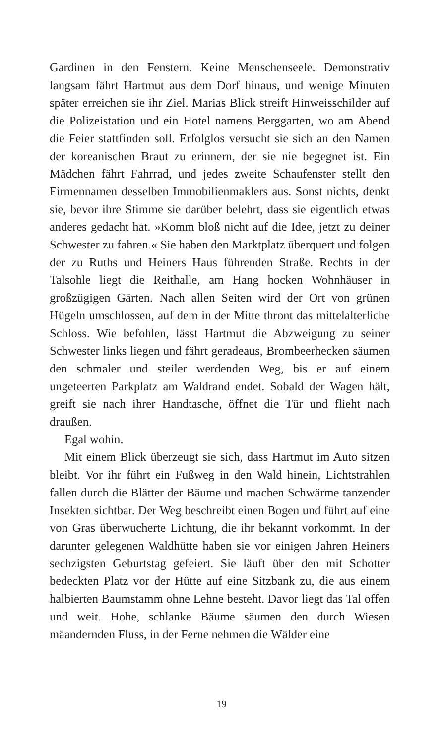Gardinen in den Fenstern. Keine Menschenseele. Demonstrativ langsam fährt Hartmut aus dem Dorf hinaus, und wenige Minuten später erreichen sie ihr Ziel. Marias Blick streift Hinweisschilder auf die Polizeistation und ein Hotel namens Berggarten, wo am Abend die Feier stattfinden soll. Erfolglos versucht sie sich an den Namen der koreanischen Braut zu erinnern, der sie nie begegnet ist. Ein Mädchen fährt Fahrrad, und jedes zweite Schaufenster stellt den Firmennamen desselben Immobilienmaklers aus. Sonst nichts, denkt sie, bevor ihre Stimme sie darüber belehrt, dass sie eigentlich etwas anderes gedacht hat. »Komm bloß nicht auf die Idee, jetzt zu deiner Schwester zu fahren.« Sie haben den Marktplatz überquert und folgen der zu Ruths und Heiners Haus führenden Straße. Rechts in der Talsohle liegt die Reithalle, am Hang hocken Wohnhäuser in großzügigen Gärten. Nach allen Seiten wird der Ort von grünen Hügeln umschlossen, auf dem in der Mitte thront das mittelalterliche Schloss. Wie befohlen, lässt Hartmut die Abzweigung zu seiner Schwester links liegen und fährt geradeaus, Brombeerhecken säumen den schmaler und steiler werdenden Weg, bis er auf einem ungeteerten Parkplatz am Waldrand endet. Sobald der Wagen hält, greift sie nach ihrer Handtasche, öffnet die Tür und flieht nach draußen.
Egal wohin.
Mit einem Blick überzeugt sie sich, dass Hartmut im Auto sitzen bleibt. Vor ihr führt ein Fußweg in den Wald hinein, Lichtstrahlen fallen durch die Blätter der Bäume und machen Schwärme tanzender Insekten sichtbar. Der Weg beschreibt einen Bogen und führt auf eine von Gras überwucherte Lichtung, die ihr bekannt vorkommt. In der darunter gelegenen Waldhütte haben sie vor einigen Jahren Heiners sechzigsten Geburtstag gefeiert. Sie läuft über den mit Schotter bedeckten Platz vor der Hütte auf eine Sitzbank zu, die aus einem halbierten Baumstamm ohne Lehne besteht. Davor liegt das Tal offen und weit. Hohe, schlanke Bäume säumen den durch Wiesen mäandernden Fluss, in der Ferne nehmen die Wälder eine
19